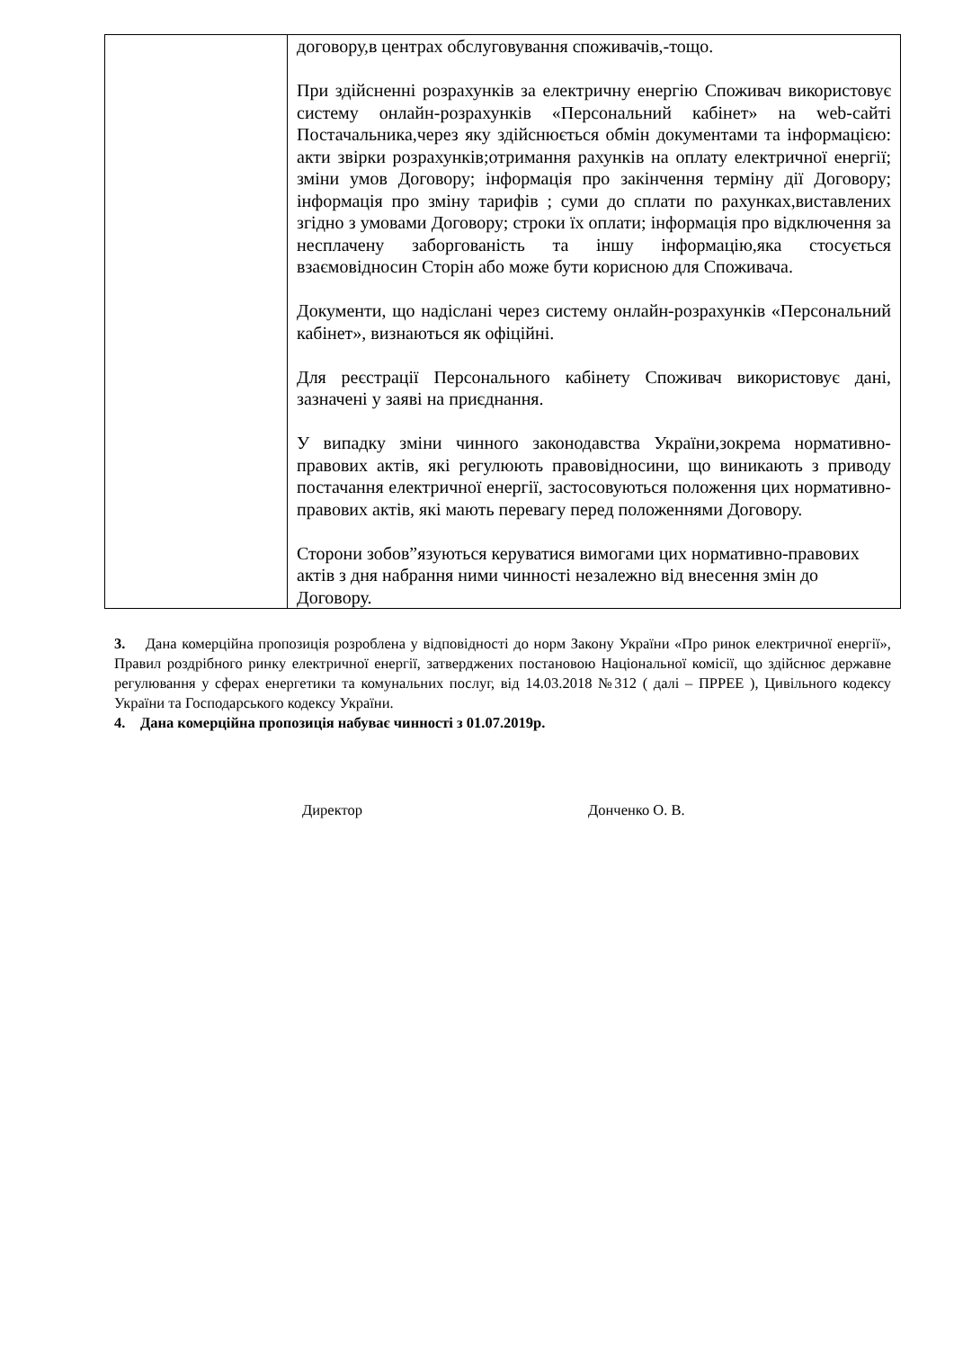| | договору,в центрах обслуговування споживачів,-тощо. При здійсненні розрахунків за електричну енергію Споживач використовує систему онлайн-розрахунків «Персональний кабінет» на web-сайті Постачальника,через яку здійснюється обмін документами та інформацією: акти звірки розрахунків;отримання рахунків на оплату електричної енергії; зміни умов Договору; інформація про закінчення терміну дії Договору; інформація про зміну тарифів ; суми до сплати по рахунках,виставлених згідно з умовами Договору; строки їх оплати; інформація про відключення за несплачену заборгованість та іншу інформацію,яка стосується взаємовідносин Сторін або може бути корисною для Споживача. Документи, що надіслані через систему онлайн-розрахунків «Персональний кабінет», визнаються як офіційні. Для реєстрації Персонального кабінету Споживач використовує дані, зазначені у заяві на приєднання. У випадку зміни чинного законодавства України,зокрема нормативно-правових актів, які регулюють правовідносини, що виникають з приводу постачання електричної енергії, застосовуються положення цих нормативно-правових актів, які мають перевагу перед положеннями Договору. Сторони зобов”язуються керуватися вимогами цих нормативно-правових актів з дня набрання ними чинності незалежно від внесення змін до Договору. |
3. Дана комерційна пропозиція розроблена у відповідності до норм Закону України «Про ринок електричної енергії», Правил роздрібного ринку електричної енергії, затверджених постановою Національної комісії, що здійснює державне регулювання у сферах енергетики та комунальних послуг, від 14.03.2018 №312 ( далі – ПРРЕЕ ), Цивільного кодексу України та Господарського кодексу України.
4. Дана комерційна пропозиція набуває чинності з 01.07.2019р.
Директор Донченко О. В.